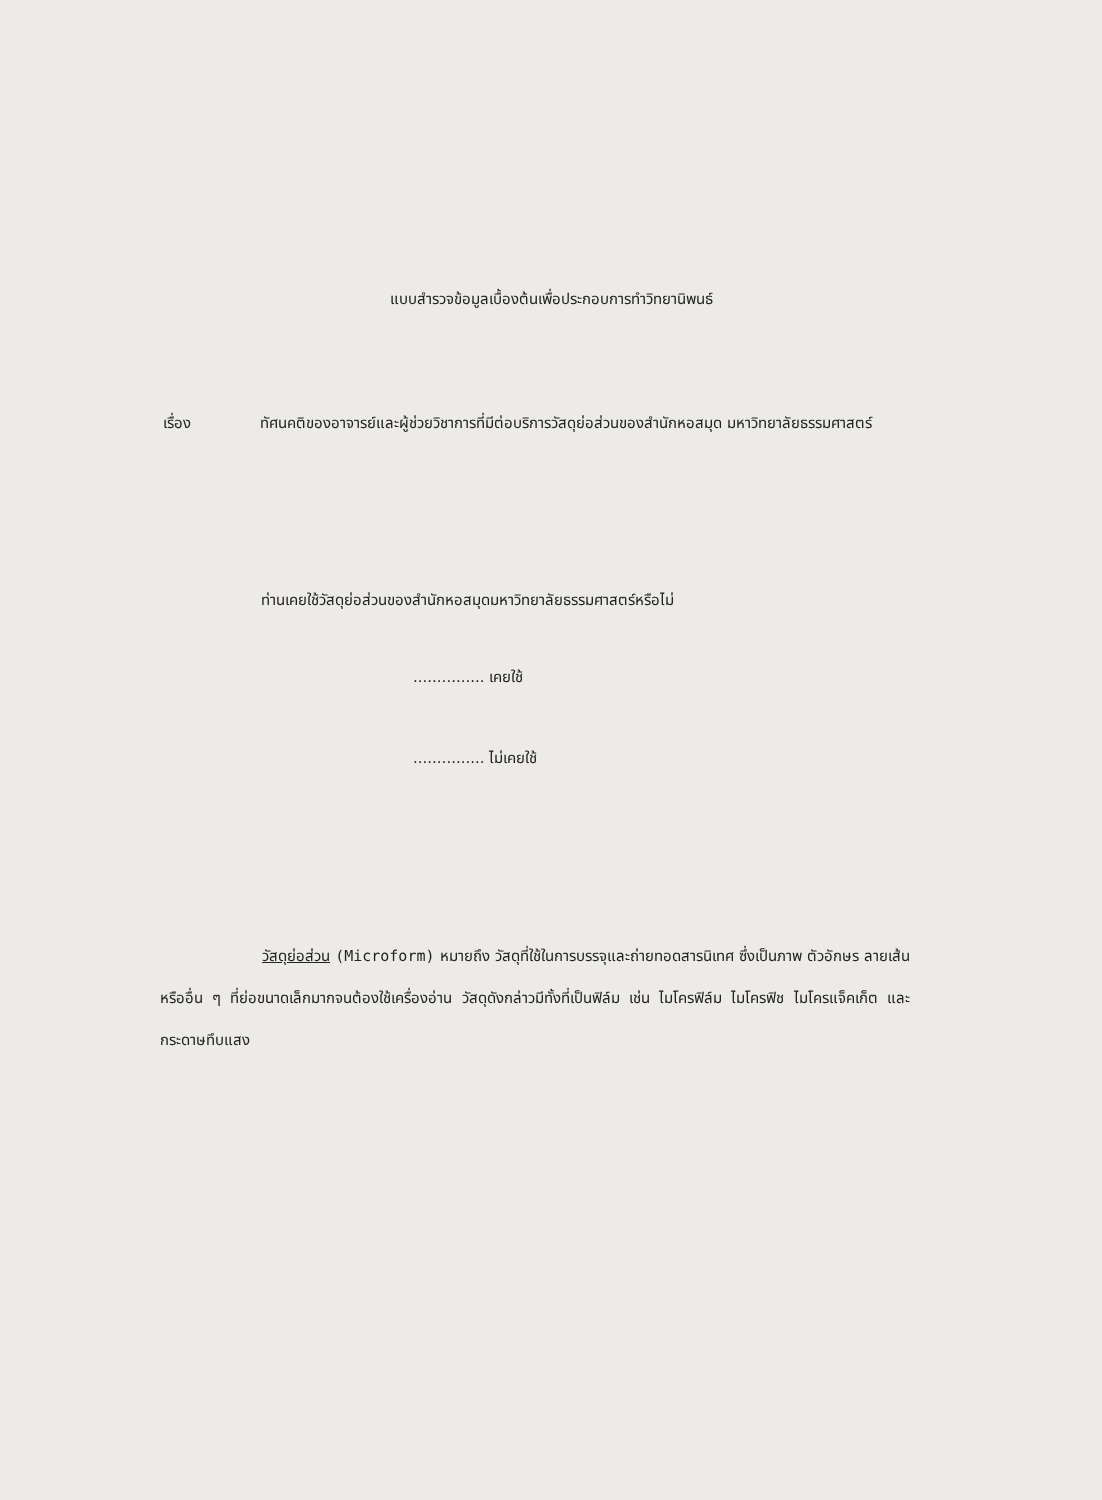แบบสำรวจข้อมูลเบื้องต้นเพื่อประกอบการทำวิทยานิพนธ์
เรื่อง ทัศนคติของอาจารย์และผู้ช่วยวิชาการที่มีต่อบริการวัสดุย่อส่วนของสำนักหอสมุด มหาวิทยาลัยธรรมศาสตร์
ท่านเคยใช้วัสดุย่อส่วนของสำนักหอสมุดมหาวิทยาลัยธรรมศาสตร์หรือไม่
............... เคยใช้
............... ไม่เคยใช้
วัสดุย่อส่วน (Microform) หมายถึง วัสดุที่ใช้ในการบรรจุและถ่ายทอดสารนิเทศ ซึ่งเป็นภาพ ตัวอักษร ลายเส้น หรืออื่น ๆ ที่ย่อขนาดเล็กมากจนต้องใช้เครื่องอ่าน วัสดุดังกล่าวมีทั้งที่เป็นฟิล์ม เช่น ไมโครฟิล์ม ไมโครฟิช ไมโครแจ็คเก็ต และกระดาษทึบแสง